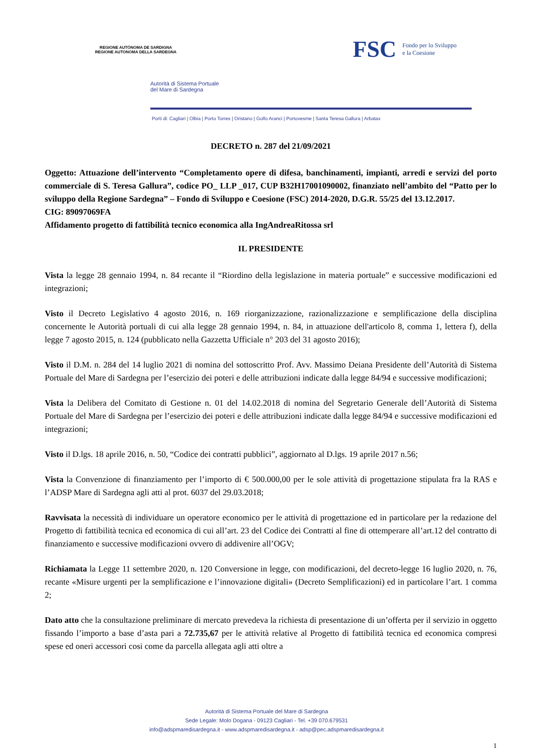REGIONE AUTÒNOMA DE SARDIGNA
REGIONE AUTONOMA DELLA SARDEGNA
FSC Fondo per lo Sviluppo
e la Coesione
Autorità di Sistema Portuale
del Mare di Sardegna
Porti di: Cagliari | Olbia | Porto Torres | Oristano | Golfo Aranci | Portovesme | Santa Teresa Gallura | Arbatax
DECRETO n. 287 del 21/09/2021
Oggetto: Attuazione dell’intervento “Completamento opere di difesa, banchinamenti, impianti, arredi e servizi del porto commerciale di S. Teresa Gallura”, codice PO_ LLP _017, CUP B32H17001090002, finanziato nell’ambito del “Patto per lo sviluppo della Regione Sardegna” – Fondo di Sviluppo e Coesione (FSC) 2014-2020, D.G.R. 55/25 del 13.12.2017.
CIG: 89097069FA
Affidamento progetto di fattibilità tecnico economica alla IngAndreaRitossa srl
IL PRESIDENTE
Vista la legge 28 gennaio 1994, n. 84 recante il “Riordino della legislazione in materia portuale” e successive modificazioni ed integrazioni;
Visto il Decreto Legislativo 4 agosto 2016, n. 169 riorganizzazione, razionalizzazione e semplificazione della disciplina concernente le Autorità portuali di cui alla legge 28 gennaio 1994, n. 84, in attuazione dell'articolo 8, comma 1, lettera f), della legge 7 agosto 2015, n. 124 (pubblicato nella Gazzetta Ufficiale n° 203 del 31 agosto 2016);
Visto il D.M. n. 284 del 14 luglio 2021 di nomina del sottoscritto Prof. Avv. Massimo Deiana Presidente dell’Autorità di Sistema Portuale del Mare di Sardegna per l’esercizio dei poteri e delle attribuzioni indicate dalla legge 84/94 e successive modificazioni;
Vista la Delibera del Comitato di Gestione n. 01 del 14.02.2018 di nomina del Segretario Generale dell’Autorità di Sistema Portuale del Mare di Sardegna per l’esercizio dei poteri e delle attribuzioni indicate dalla legge 84/94 e successive modificazioni ed integrazioni;
Visto il D.lgs. 18 aprile 2016, n. 50, “Codice dei contratti pubblici”, aggiornato al D.lgs. 19 aprile 2017 n.56;
Vista la Convenzione di finanziamento per l’importo di € 500.000,00 per le sole attività di progettazione stipulata fra la RAS e l’ADSP Mare di Sardegna agli atti al prot. 6037 del 29.03.2018;
Ravvisata la necessità di individuare un operatore economico per le attività di progettazione ed in particolare per la redazione del Progetto di fattibilità tecnica ed economica di cui all’art. 23 del Codice dei Contratti al fine di ottemperare all’art.12 del contratto di finanziamento e successive modificazioni ovvero di addivenire all’OGV;
Richiamata la Legge 11 settembre 2020, n. 120 Conversione in legge, con modificazioni, del decreto-legge 16 luglio 2020, n. 76, recante «Misure urgenti per la semplificazione e l’innovazione digitali» (Decreto Semplificazioni) ed in particolare l’art. 1 comma 2;
Dato atto che la consultazione preliminare di mercato prevedeva la richiesta di presentazione di un’offerta per il servizio in oggetto fissando l’importo a base d’asta pari a 72.735,67 per le attività relative al Progetto di fattibilità tecnica ed economica compresi spese ed oneri accessori cosi come da parcella allegata agli atti oltre a
Autorità di Sistema Portuale del Mare di Sardegna
Sede Legale: Molo Dogana - 09123 Cagliari - Tel. +39 070.679531
info@adspmaredisardegna.it - www.adspmaredisardegna.it - adsp@pec.adspmaredisardegna.it
1